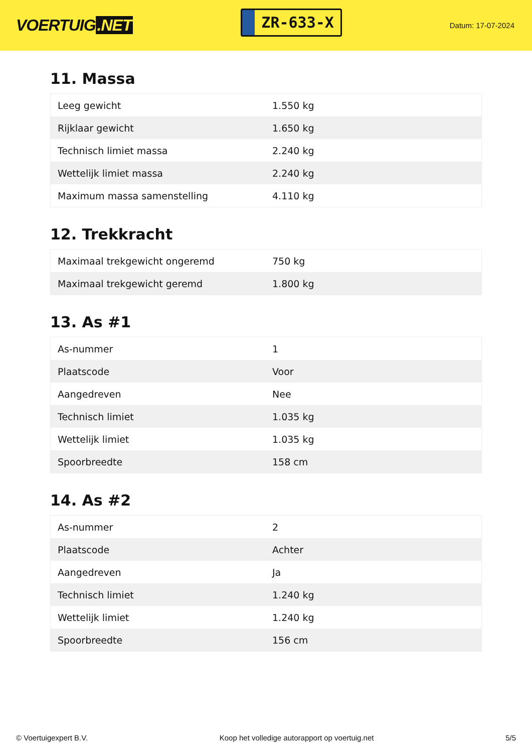VOERTUIG.NET
ZR-633-X
Datum: 17-07-2024
11. Massa
| Leeg gewicht | 1.550 kg |
| Rijklaar gewicht | 1.650 kg |
| Technisch limiet massa | 2.240 kg |
| Wettelijk limiet massa | 2.240 kg |
| Maximum massa samenstelling | 4.110 kg |
12. Trekkracht
| Maximaal trekgewicht ongeremd | 750 kg |
| Maximaal trekgewicht geremd | 1.800 kg |
13. As #1
| As-nummer | 1 |
| Plaatscode | Voor |
| Aangedreven | Nee |
| Technisch limiet | 1.035 kg |
| Wettelijk limiet | 1.035 kg |
| Spoorbreedte | 158 cm |
14. As #2
| As-nummer | 2 |
| Plaatscode | Achter |
| Aangedreven | Ja |
| Technisch limiet | 1.240 kg |
| Wettelijk limiet | 1.240 kg |
| Spoorbreedte | 156 cm |
© Voertuigexpert B.V. Koop het volledige autorapport op voertuig.net 5/5